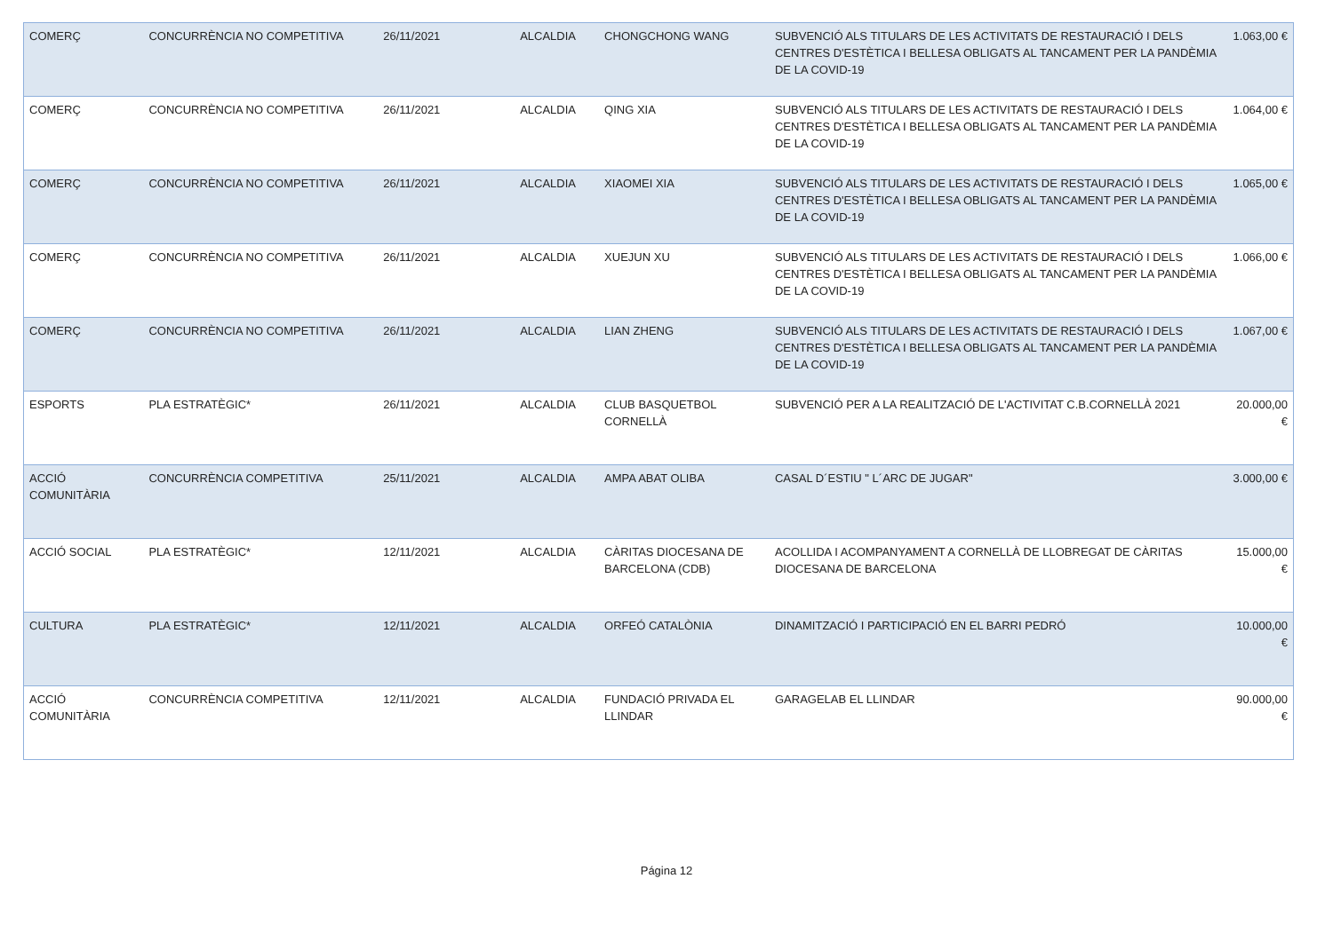| COMERÇ | CONCURRÈNCIA NO COMPETITIVA | 26/11/2021 | ALCALDIA | CHONGCHONG WANG | SUBVENCIÓ ALS TITULARS DE LES ACTIVITATS DE RESTAURACIÓ I DELS CENTRES D'ESTÈTICA I BELLESA OBLIGATS AL TANCAMENT PER LA PANDÈMIA DE LA COVID-19 | 1.063,00 € |
| COMERÇ | CONCURRÈNCIA NO COMPETITIVA | 26/11/2021 | ALCALDIA | QING XIA | SUBVENCIÓ ALS TITULARS DE LES ACTIVITATS DE RESTAURACIÓ I DELS CENTRES D'ESTÈTICA I BELLESA OBLIGATS AL TANCAMENT PER LA PANDÈMIA DE LA COVID-19 | 1.064,00 € |
| COMERÇ | CONCURRÈNCIA NO COMPETITIVA | 26/11/2021 | ALCALDIA | XIAOMEI XIA | SUBVENCIÓ ALS TITULARS DE LES ACTIVITATS DE RESTAURACIÓ I DELS CENTRES D'ESTÈTICA I BELLESA OBLIGATS AL TANCAMENT PER LA PANDÈMIA DE LA COVID-19 | 1.065,00 € |
| COMERÇ | CONCURRÈNCIA NO COMPETITIVA | 26/11/2021 | ALCALDIA | XUEJUN XU | SUBVENCIÓ ALS TITULARS DE LES ACTIVITATS DE RESTAURACIÓ I DELS CENTRES D'ESTÈTICA I BELLESA OBLIGATS AL TANCAMENT PER LA PANDÈMIA DE LA COVID-19 | 1.066,00 € |
| COMERÇ | CONCURRÈNCIA NO COMPETITIVA | 26/11/2021 | ALCALDIA | LIAN ZHENG | SUBVENCIÓ ALS TITULARS DE LES ACTIVITATS DE RESTAURACIÓ I DELS CENTRES D'ESTÈTICA I BELLESA OBLIGATS AL TANCAMENT PER LA PANDÈMIA DE LA COVID-19 | 1.067,00 € |
| ESPORTS | PLA ESTRATÈGIC* | 26/11/2021 | ALCALDIA | CLUB BASQUETBOL CORNELLÀ | SUBVENCIÓ PER A LA REALITZACIÓ DE L'ACTIVITAT C.B.CORNELLÀ 2021 | 20.000,00 € |
| ACCIÓ COMUNITÀRIA | CONCURRÈNCIA COMPETITIVA | 25/11/2021 | ALCALDIA | AMPA ABAT OLIBA | CASAL D´ESTIU " L´ARC DE JUGAR" | 3.000,00 € |
| ACCIÓ SOCIAL | PLA ESTRATÈGIC* | 12/11/2021 | ALCALDIA | CÀRITAS DIOCESANA DE BARCELONA (CDB) | ACOLLIDA I ACOMPANYAMENT A CORNELLÀ DE LLOBREGAT DE CÀRITAS DIOCESANA DE BARCELONA | 15.000,00 € |
| CULTURA | PLA ESTRATÈGIC* | 12/11/2021 | ALCALDIA | ORFEÓ CATALÒNIA | DINAMITZACIÓ I PARTICIPACIÓ EN EL BARRI PEDRÓ | 10.000,00 € |
| ACCIÓ COMUNITÀRIA | CONCURRÈNCIA COMPETITIVA | 12/11/2021 | ALCALDIA | FUNDACIÓ PRIVADA EL LLINDAR | GARAGELAB EL LLINDAR | 90.000,00 € |
Página 12